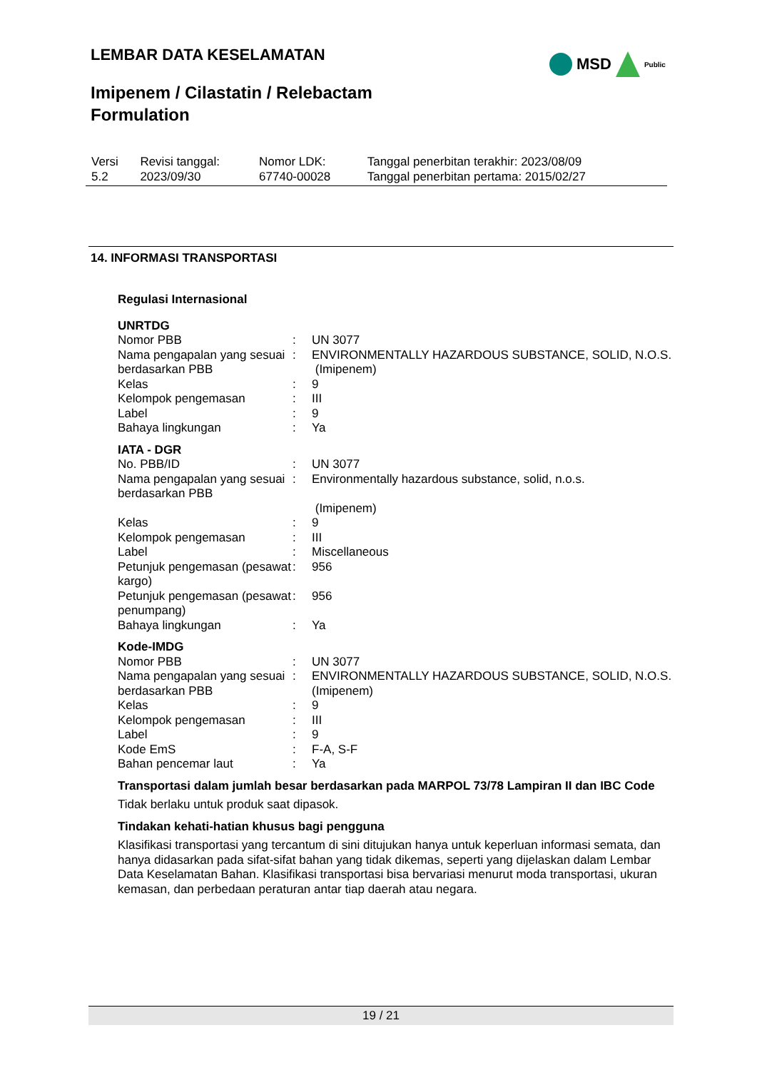LEMBAR DATA KESELAMATAN
MSD
Public
Imipenem / Cilastatin / Relebactam
Formulation
| Versi 5.2 | Revisi tanggal: 2023/09/30 | Nomor LDK: 67740-00028 | Tanggal penerbitan terakhir: 2023/08/09 Tanggal penerbitan pertama: 2015/02/27 |
14. INFORMASI TRANSPORTASI
Regulasi Internasional
UNRTDG
| Nomor PBB | : | UN 3077 |
| Nama pengapalan yang sesuai berdasarkan PBB | : | ENVIRONMENTALLY HAZARDOUS SUBSTANCE, SOLID, N.O.S. (Imipenem) |
| Kelas | : | 9 |
| Kelompok pengemasan | : | III |
| Label | : | 9 |
| Bahaya lingkungan | : | Ya |
IATA - DGR
| No. PBB/ID | : | UN 3077 |
| Nama pengapalan yang sesuai berdasarkan PBB | : | Environmentally hazardous substance, solid, n.o.s. (Imipenem) |
| Kelas | : | 9 |
| Kelompok pengemasan | : | III |
| Label | : | Miscellaneous |
| Petunjuk pengemasan (pesawat kargo) | : | 956 |
| Petunjuk pengemasan (pesawat penumpang) | : | 956 |
| Bahaya lingkungan | : | Ya |
Kode-IMDG
| Nomor PBB | : | UN 3077 |
| Nama pengapalan yang sesuai berdasarkan PBB | : | ENVIRONMENTALLY HAZARDOUS SUBSTANCE, SOLID, N.O.S. (Imipenem) |
| Kelas | : | 9 |
| Kelompok pengemasan | : | III |
| Label | : | 9 |
| Kode EmS | : | F-A, S-F |
| Bahan pencemar laut | : | Ya |
Transportasi dalam jumlah besar berdasarkan pada MARPOL 73/78 Lampiran II dan IBC Code
Tidak berlaku untuk produk saat dipasok.
Tindakan kehati-hatian khusus bagi pengguna
Klasifikasi transportasi yang tercantum di sini ditujukan hanya untuk keperluan informasi semata, dan hanya didasarkan pada sifat-sifat bahan yang tidak dikemas, seperti yang dijelaskan dalam Lembar Data Keselamatan Bahan. Klasifikasi transportasi bisa bervariasi menurut moda transportasi, ukuran kemasan, dan perbedaan peraturan antar tiap daerah atau negara.
19 / 21